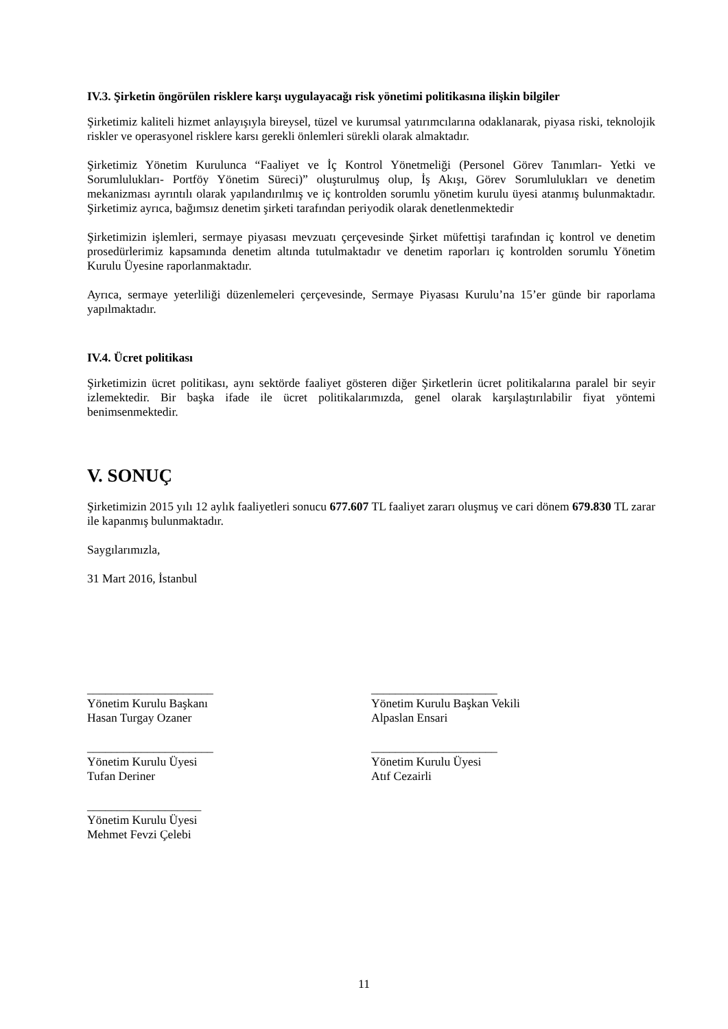IV.3. Şirketin öngörülen risklere karşı uygulayacağı risk yönetimi politikasına ilişkin bilgiler
Şirketimiz kaliteli hizmet anlayışıyla bireysel, tüzel ve kurumsal yatırımcılarına odaklanarak, piyasa riski, teknolojik riskler ve operasyonel risklere karsı gerekli önlemleri sürekli olarak almaktadır.
Şirketimiz Yönetim Kurulunca “Faaliyet ve İç Kontrol Yönetmeliği (Personel Görev Tanımları- Yetki ve Sorumlulukları- Portföy Yönetim Süreci)” oluşturulmuş olup, İş Akışı, Görev Sorumlulukları ve denetim mekanizması ayrıntılı olarak yapılandırılmış ve iç kontrolden sorumlu yönetim kurulu üyesi atanmış bulunmaktadır. Şirketimiz ayrıca, bağımsız denetim şirketi tarafından periyodik olarak denetlenmektedir
Şirketimizin işlemleri, sermaye piyasası mevzuatı çerçevesinde Şirket müfettişi tarafından iç kontrol ve denetim prosedürlerimiz kapsamında denetim altında tutulmaktadır ve denetim raporları iç kontrolden sorumlu Yönetim Kurulu Üyesine raporlanmaktadır.
Ayrıca, sermaye yeterliliği düzenlemeleri çerçevesinde, Sermaye Piyasası Kurulu’na 15’er günde bir raporlama yapılmaktadır.
IV.4. Ücret politikası
Şirketimizin ücret politikası, aynı sektörde faaliyet gösteren diğer Şirketlerin ücret politikalarına paralel bir seyir izlemektedir. Bir başka ifade ile ücret politikalarımızda, genel olarak karşılaştırılabilir fiyat yöntemi benimsenmektedir.
V. SONUÇ
Şirketimizin 2015 yılı 12 aylık faaliyetleri sonucu 677.607 TL faaliyet zararı oluşmuş ve cari dönem 679.830 TL zarar ile kapanmış bulunmaktadır.
Saygılarımızla,
31 Mart 2016, İstanbul
_____________________
Yönetim Kurulu Başkanı
Hasan Turgay Ozaner
_____________________
Yönetim Kurulu Başkan Vekili
Alpaslan Ensari
_____________________
Yönetim Kurulu Üyesi
Tufan Deriner
_____________________
Yönetim Kurulu Üyesi
Atıf Cezairli
___________________
Yönetim Kurulu Üyesi
Mehmet Fevzi Çelebi
11